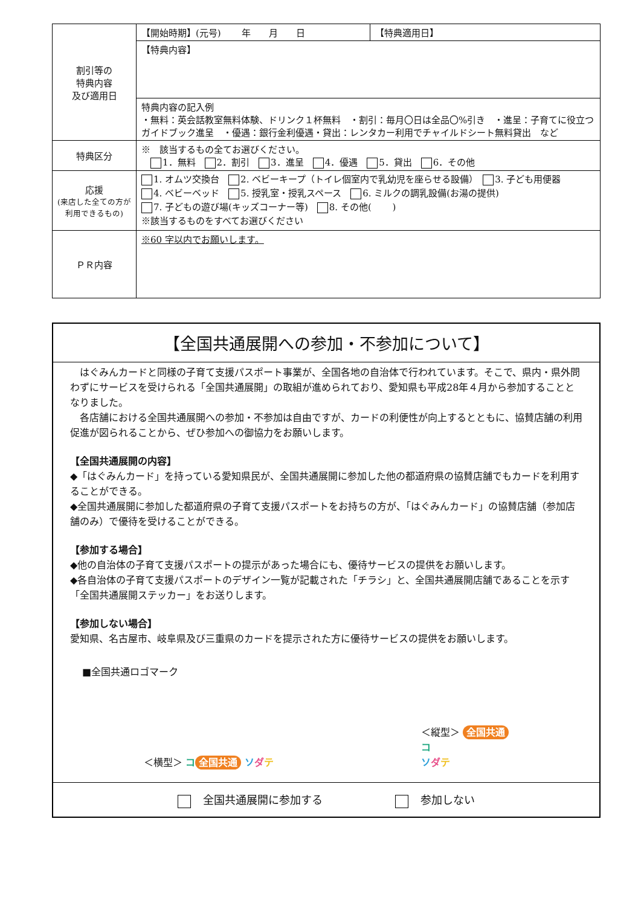| 割引等の 特典内容 及び適用日 | 【開始時期】(元号) 年 月 日 | 【特典適用日】 |
| | 【特典内容】 | |
| | 特典内容の記入例 ・無料：英会話教室無料体験、ドリンク１杯無料 ・割引：毎月〇日は全品〇%引き ・進呈：子育てに役立つガイドブック進呈 ・優遇：銀行金利優遇・貸出：レンタカー利用でチャイルドシート無料貸出 など | |
| 特典区分 | ※ 該当するもの全てお選びください。 1．無料 2．割引 3．進呈 4．優遇 5．貸出 6．その他 | |
| 応援 (来店した全ての方が利用できるもの) | 1. オムツ交換台 2. ベビーキープ（トイレ個室内で乳幼児を座らせる設備） 3. 子ども用便器 4. ベビーベッド 5. 授乳室・授乳スペース 6. ミルクの調乳設備(お湯の提供) 7. 子どもの遊び場(キッズコーナー等) 8. その他( ) ※該当するものをすべてお選びください | |
| ＰＲ内容 | ※60 字以内でお願いします。 | |
【全国共通展開への参加・不参加について】
　はぐみんカードと同様の子育て支援パスポート事業が、全国各地の自治体で行われています。そこで、県内・県外問わずにサービスを受けられる「全国共通展開」の取組が進められており、愛知県も平成28年４月から参加することとなりました。
　各店舗における全国共通展開への参加・不参加は自由ですが、カードの利便性が向上するとともに、協賛店舗の利用促進が図られることから、ぜひ参加への御協力をお願いします。
【全国共通展開の内容】
◆「はぐみんカード」を持っている愛知県民が、全国共通展開に参加した他の都道府県の協賛店舗でもカードを利用することができる。
◆全国共通展開に参加した都道府県の子育て支援パスポートをお持ちの方が、「はぐみんカード」の協賛店舗（参加店舗のみ）で優待を受けることができる。
【参加する場合】
◆他の自治体の子育て支援パスポートの提示があった場合にも、優待サービスの提供をお願いします。
◆各自治体の子育て支援パスポートのデザイン一覧が記載された「チラシ」と、全国共通展開店舗であることを示す「全国共通展開ステッカー」をお送りします。
【参加しない場合】
愛知県、名古屋市、岐阜県及び三重県のカードを提示された方に優待サービスの提供をお願いします。
■全国共通ロゴマーク
＜横型＞ コ 全国共通 ソダテ
＜縦型＞ 全国共通
コ
ソダテ
　全国共通展開に参加する　参加しない